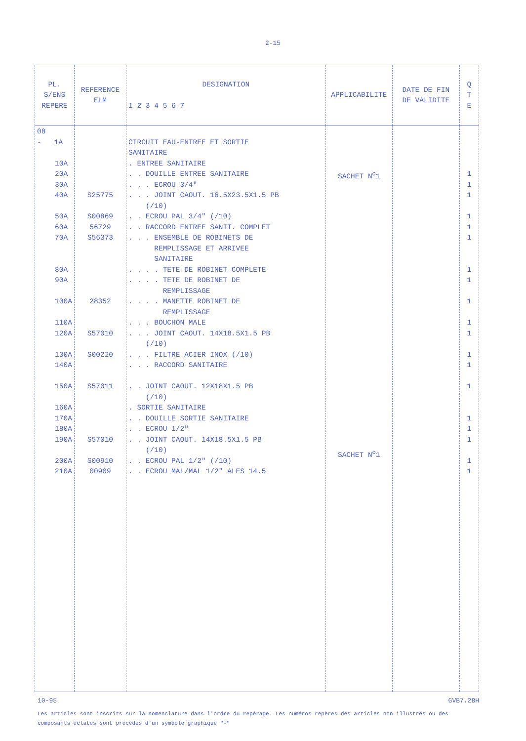2-15
| PL. S/ENS REPERE | REFERENCE ELM | DESIGNATION 1 2 3 4 5 6 7 | APPLICABILITE | DATE DE FIN DE VALIDITE | Q T E |
| --- | --- | --- | --- | --- | --- |
| 08 - 1A 10A 20A 30A 40A 50A 60A 70A 80A 90A 100A 110A 120A 130A 140A 150A 160A 170A 180A 190A 200A 210A | S25775 S00869 56729 S56373 28352 S57010 S00220 S57011 S57010 S00910 00909 | CIRCUIT EAU-ENTREE ET SORTIE SANITAIRE . ENTREE SANITAIRE . . DOUILLE ENTREE SANITAIRE . . . ECROU 3/4" . . . JOINT CAOUT. 16.5X23.5X1.5 PB (/10) . . ECROU PAL 3/4" (/10) . . RACCORD ENTREE SANIT. COMPLET . . . ENSEMBLE DE ROBINETS DE REMPLISSAGE ET ARRIVEE SANITAIRE . . . . TETE DE ROBINET COMPLETE . . . . TETE DE ROBINET DE REMPLISSAGE . . . . MANETTE ROBINET DE REMPLISSAGE . . . BOUCHON MALE . . . JOINT CAOUT. 14X18.5X1.5 PB (/10) . . . FILTRE ACIER INOX (/10) . . . RACCORD SANITAIRE . . JOINT CAOUT. 12X18X1.5 PB (/10) . SORTIE SANITAIRE . . DOUILLE SORTIE SANITAIRE . . ECROU 1/2" . . JOINT CAOUT. 14X18.5X1.5 PB (/10) . . ECROU PAL 1/2" (/10) . . ECROU MAL/MAL 1/2" ALES 14.5 | SACHET N<sup>o</sup>1 SACHET N<sup>o</sup>1 | | 1 1 1 1 1 1 1 1 1 1 1 1 1 1 1 1 1 1 1 |
10-95 GVB7.28H
Les articles sont inscrits sur la nomenclature dans l'ordre du repérage. Les numéros repères des articles non illustrés ou des composants éclatés sont précédés d'un symbole graphique "-"